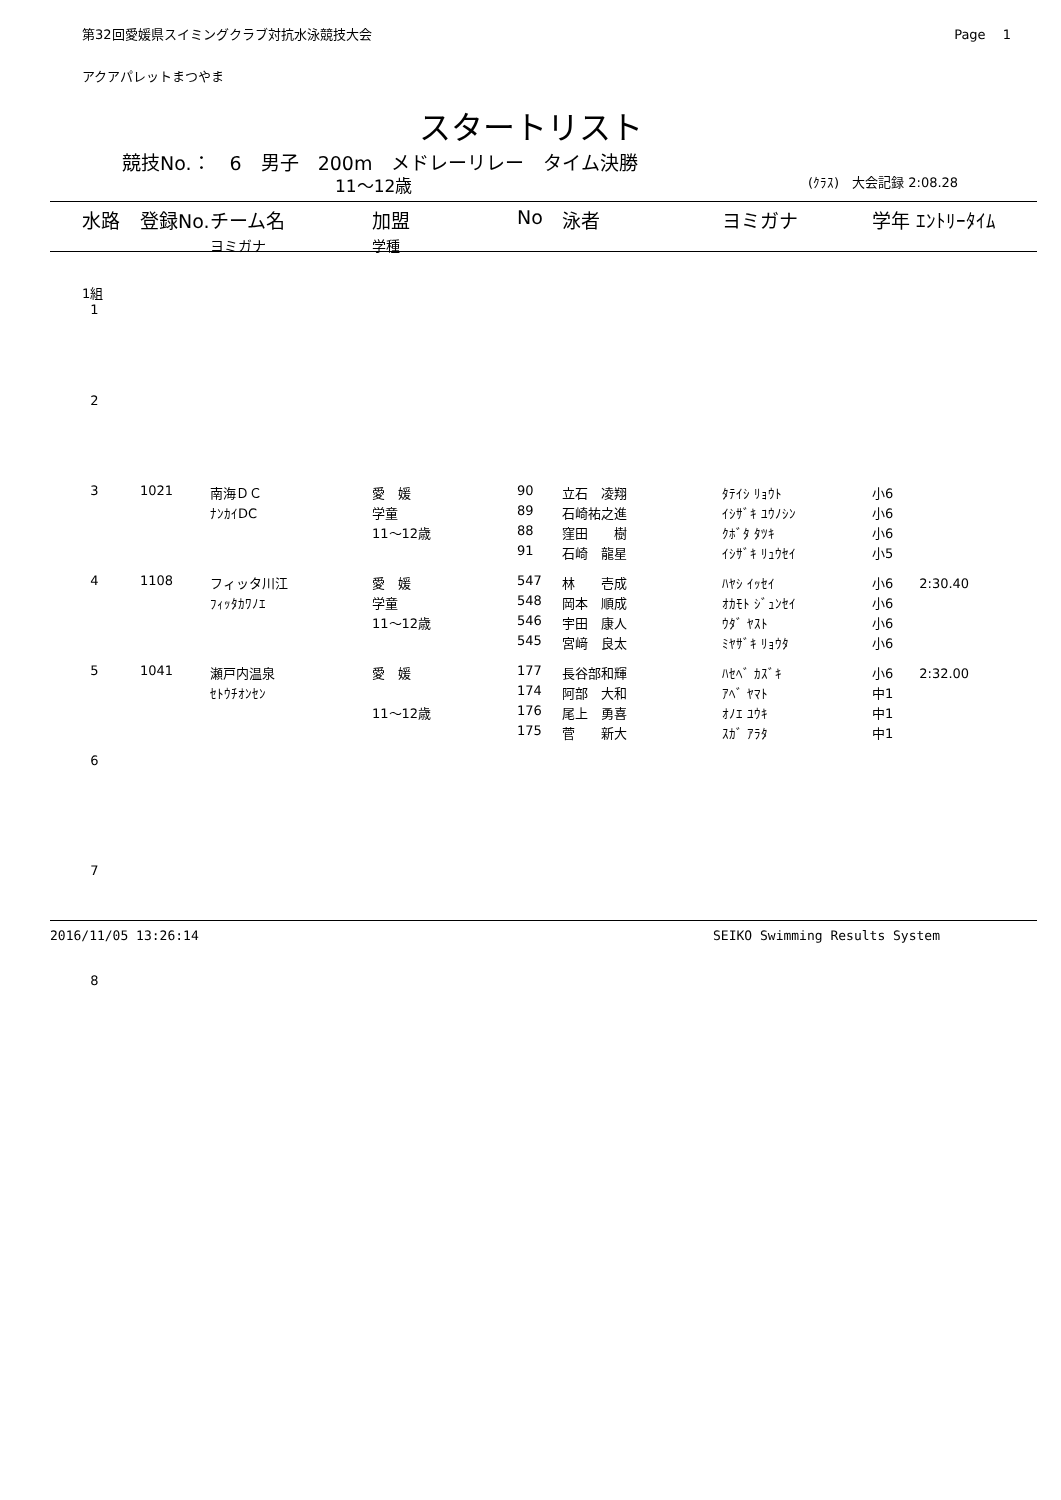第32回愛媛県スイミングクラブ対抗水泳競技大会 Page　 1
アクアパレットまつやま
スタートリスト
競技No.：　6　男子　200m　メドレーリレー　タイム決勝
11～12歳 (ｸﾗｽ)　大会記録 2:08.28
| 水路 | 登録No. | チーム名 ヨミガナ | 加盟 学種 | No | 泳者 | ヨミガナ | 学年 ｴﾝﾄﾘｰﾀｲﾑ |
| --- | --- | --- | --- | --- | --- | --- | --- |
| 1組 1 | | | | | | | |
| 2 | | | | | | | |
| 3 | 1021 | 南海ＤＣ | 愛 媛 | 90 | 立石 凌翔 | ﾀﾃｲｼ ﾘｮｳﾄ | 小6 |
| | | ﾅﾝｶｲDC | 学童 | 89 | 石崎祐之進 | ｲｼｻﾞｷ ﾕｳﾉｼﾝ | 小6 |
| | | | 11～12歳 | 88 | 窪田 樹 | ｸﾎﾞﾀ ﾀﾂｷ | 小6 |
| | | | | 91 | 石崎 龍星 | ｲｼｻﾞｷ ﾘｭｳｾｲ | 小5 |
| 4 | 1108 | フィッタ川江 | 愛 媛 | 547 | 林 壱成 | ﾊﾔｼ ｲｯｾｲ | 小6 2:30.40 |
| | | ﾌｨｯﾀｶﾜﾉｴ | 学童 | 548 | 岡本 順成 | ｵｶﾓﾄ ｼﾞｭﾝｾｲ | 小6 |
| | | | 11～12歳 | 546 | 宇田 康人 | ｳﾀﾞ ﾔｽﾄ | 小6 |
| | | | | 545 | 宮﨑 良太 | ﾐﾔｻﾞｷ ﾘｮｳﾀ | 小6 |
| 5 | 1041 | 瀬戸内温泉 | 愛 媛 | 177 | 長谷部和輝 | ﾊｾﾍﾞ ｶｽﾞｷ | 小6 2:32.00 |
| | | ｾﾄｳﾁｵﾝｾﾝ | | 174 | 阿部 大和 | ｱﾍﾞ ﾔﾏﾄ | 中1 |
| | | | 11～12歳 | 176 | 尾上 勇喜 | ｵﾉｴ ﾕｳｷ | 中1 |
| | | | | 175 | 菅 新大 | ｽｶﾞ ｱﾗﾀ | 中1 |
| 6 | | | | | | | |
| 7 | | | | | | | |
| 8 | | | | | | | |
2016/11/05 13:26:14 SEIKO Swimming Results System